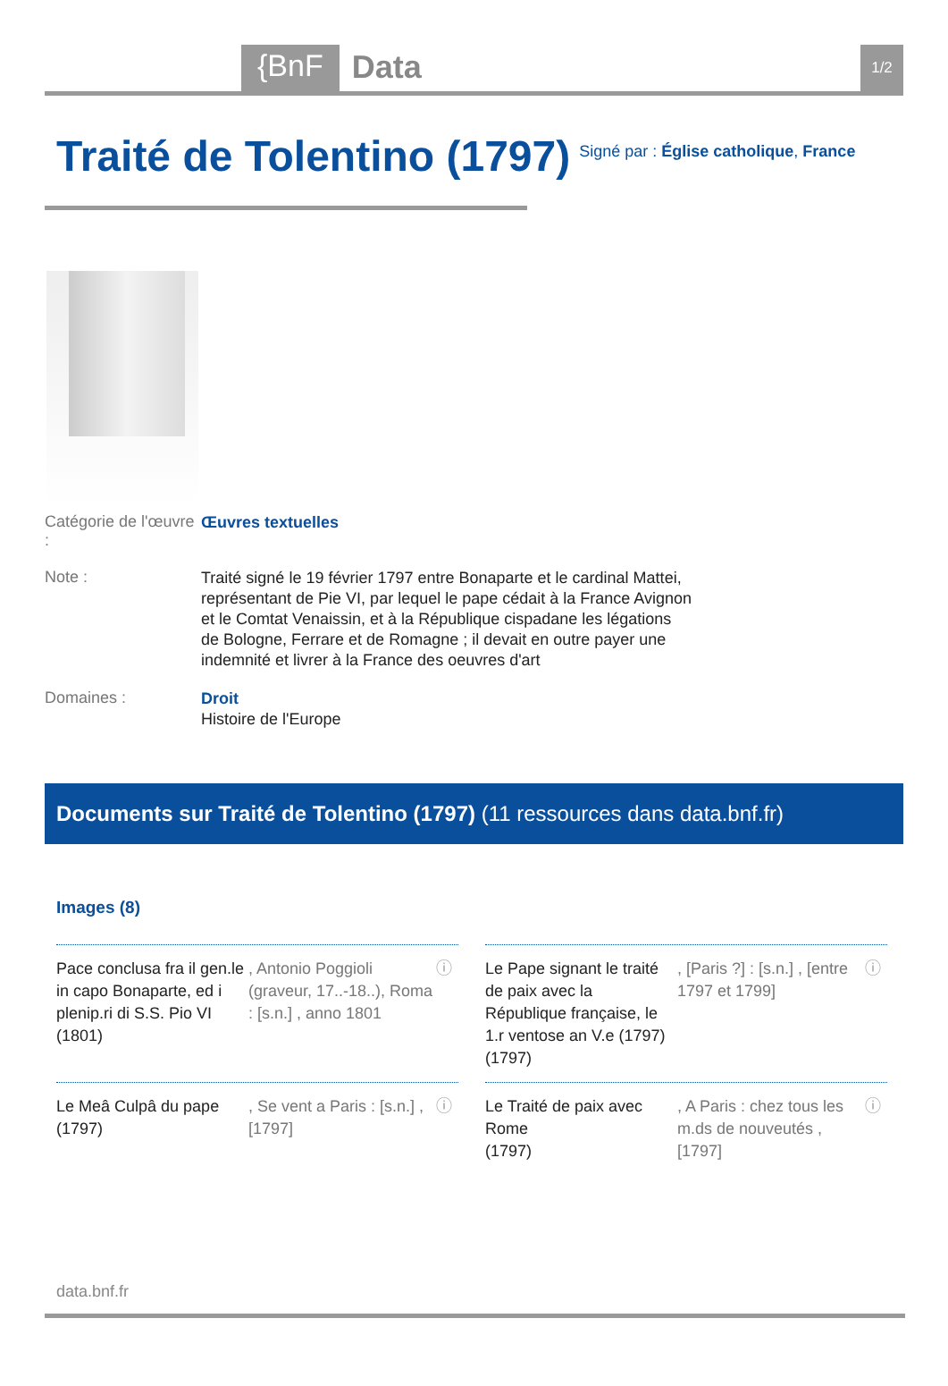{BnF Data 1/2
Traité de Tolentino (1797)
Signé par : Église catholique, France
Catégorie de l'œuvre :
Œuvres textuelles
Note :
Traité signé le 19 février 1797 entre Bonaparte et le cardinal Mattei, représentant de Pie VI, par lequel le pape cédait à la France Avignon et le Comtat Venaissin, et à la République cispadane les légations de Bologne, Ferrare et de Romagne ; il devait en outre payer une indemnité et livrer à la France des oeuvres d'art
Domaines :
Droit
Histoire de l'Europe
Documents sur Traité de Tolentino (1797) (11 ressources dans data.bnf.fr)
Images (8)
Pace conclusa fra il gen.le in capo Bonaparte, ed i plenip.ri di S.S. Pio VI (1801)
, Antonio Poggioli (graveur, 17..-18..), Roma : [s.n.] , anno 1801
ⓘ
Le Pape signant le traité de paix avec la République française, le 1.r ventose an V.e (1797)
(1797)
, [Paris ?] : [s.n.] , [entre 1797 et 1799]
ⓘ
Le Meâ Culpâ du pape (1797)
, Se vent a Paris : [s.n.] , [1797]
ⓘ
Le Traité de paix avec Rome
(1797)
, A Paris : chez tous les m.ds de nouveutés , [1797]
ⓘ
data.bnf.fr